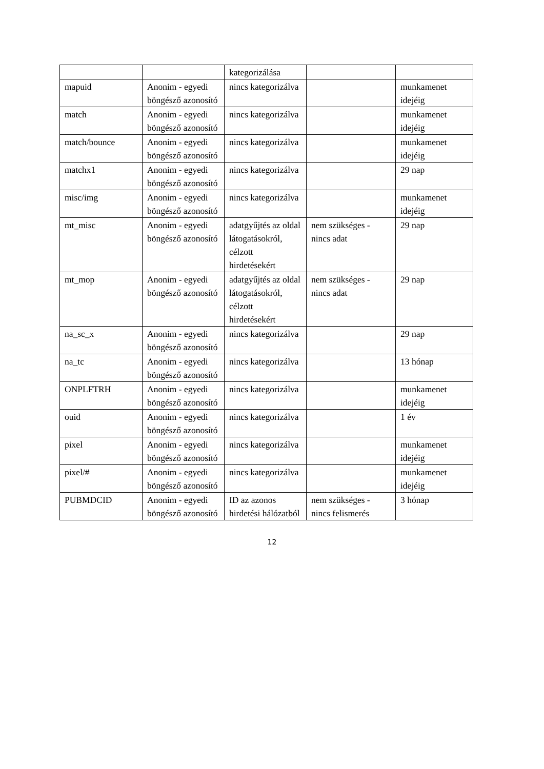| | | kategorizálása | | |
| mapuid | Anonim - egyedi böngésző azonosító | nincs kategorizálva | | munkamenet idejéig |
| match | Anonim - egyedi böngésző azonosító | nincs kategorizálva | | munkamenet idejéig |
| match/bounce | Anonim - egyedi böngésző azonosító | nincs kategorizálva | | munkamenet idejéig |
| matchx1 | Anonim - egyedi böngésző azonosító | nincs kategorizálva | | 29 nap |
| misc/img | Anonim - egyedi böngésző azonosító | nincs kategorizálva | | munkamenet idejéig |
| mt_misc | Anonim - egyedi böngésző azonosító | adatgyűjtés az oldal látogatásokról, célzott hirdetésekért | nem szükséges - nincs adat | 29 nap |
| mt_mop | Anonim - egyedi böngésző azonosító | adatgyűjtés az oldal látogatásokról, célzott hirdetésekért | nem szükséges - nincs adat | 29 nap |
| na_sc_x | Anonim - egyedi böngésző azonosító | nincs kategorizálva | | 29 nap |
| na_tc | Anonim - egyedi böngésző azonosító | nincs kategorizálva | | 13 hónap |
| ONPLFTRH | Anonim - egyedi böngésző azonosító | nincs kategorizálva | | munkamenet idejéig |
| ouid | Anonim - egyedi böngésző azonosító | nincs kategorizálva | | 1 év |
| pixel | Anonim - egyedi böngésző azonosító | nincs kategorizálva | | munkamenet idejéig |
| pixel/# | Anonim - egyedi böngésző azonosító | nincs kategorizálva | | munkamenet idejéig |
| PUBMDCID | Anonim - egyedi böngésző azonosító | ID az azonos hirdetési hálózatból | nem szükséges - nincs felismerés | 3 hónap |
12